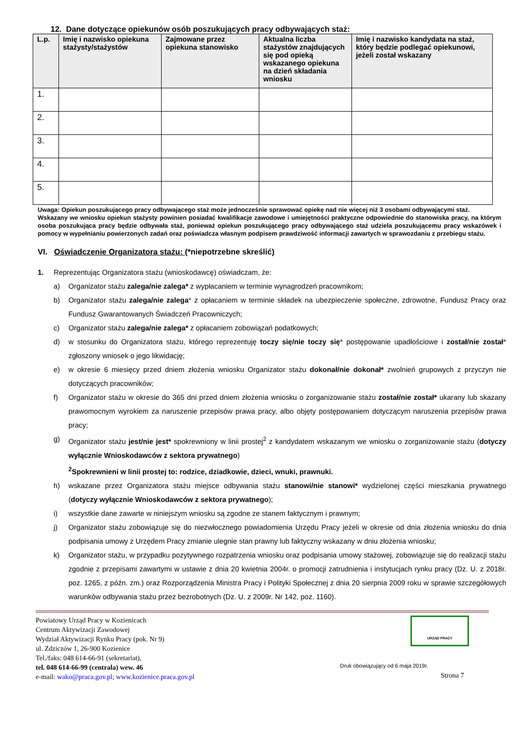12. Dane dotyczące opiekunów osób poszukujących pracy odbywających staż:
| L.p. | Imię i nazwisko opiekuna stażysty/stażystów | Zajmowane przez opiekuna stanowisko | Aktualna liczba stażystów znajdujących się pod opieką wskazanego opiekuna na dzień składania wniosku | Imię i nazwisko kandydata na staż, który będzie podlegać opiekunowi, jeżeli został wskazany |
| --- | --- | --- | --- | --- |
| 1. | | | | |
| 2. | | | | |
| 3. | | | | |
| 4. | | | | |
| 5. | | | | |
Uwaga: Opiekun poszukującego pracy odbywającego staż może jednocześnie sprawować opiekę nad nie więcej niż 3 osobami odbywającymi staż.
Wskazany we wniosku opiekun stażysty powinien posiadać kwalifikacje zawodowe i umiejętności praktyczne odpowiednie do stanowiska pracy, na którym osoba poszukująca pracy będzie odbywała staż, ponieważ opiekun poszukującego pracy odbywającego staż udziela poszukującemu pracy wskazówek i pomocy w wypełnianiu powierzonych zadań oraz poświadcza własnym podpisem prawdziwość informacji zawartych w sprawozdaniu z przebiegu stażu.
VI. Oświadczenie Organizatora stażu: (*niepotrzebne skreślić)
1. Reprezentując Organizatora stażu (wnioskodawcę) oświadczam, że:
a) Organizator stażu zalega/nie zalega* z wypłacaniem w terminie wynagrodzeń pracownikom;
b) Organizator stażu zalega/nie zalega* z opłacaniem w terminie składek na ubezpieczenie społeczne, zdrowotne, Fundusz Pracy oraz Fundusz Gwarantowanych Świadczeń Pracowniczych;
c) Organizator stażu zalega/nie zalega* z opłacaniem zobowiązań podatkowych;
d) w stosunku do Organizatora stażu, którego reprezentuję toczy się/nie toczy się* postępowanie upadłościowe i został/nie został* zgłoszony wniosek o jego likwidację;
e) w okresie 6 miesięcy przed dniem złożenia wniosku Organizator stażu dokonał/nie dokonał* zwolnień grupowych z przyczyn nie dotyczących pracowników;
f) Organizator stażu w okresie do 365 dni przed dniem złożenia wniosku o zorganizowanie stażu został/nie został* ukarany lub skazany prawomocnym wyrokiem za naruszenie przepisów prawa pracy, albo objęty postępowaniem dotyczącym naruszenia przepisów prawa pracy;
g) Organizator stażu jest/nie jest* spokrewniony w linii prostej<sup>2</sup> z kandydatem wskazanym we wniosku o zorganizowanie stażu (dotyczy wyłącznie Wnioskodawców z sektora prywatnego)
<sup>2</sup> Spokrewnieni w linii prostej to: rodzice, dziadkowie, dzieci, wnuki, prawnuki.
h) wskazane przez Organizatora stażu miejsce odbywania stażu stanowi/nie stanowi* wydzielonej części mieszkania prywatnego (dotyczy wyłącznie Wnioskodawców z sektora prywatnego);
i) wszystkie dane zawarte w niniejszym wniosku są zgodne ze stanem faktycznym i prawnym;
j) Organizator stażu zobowiązuje się do niezwłocznego powiadomienia Urzędu Pracy jeżeli w okresie od dnia złożenia wniosku do dnia podpisania umowy z Urzędem Pracy zmianie ulegnie stan prawny lub faktyczny wskazany w dniu złożenia wniosku;
k) Organizator stażu, w przypadku pozytywnego rozpatrzenia wniosku oraz podpisania umowy stażowej, zobowiązuje się do realizacji stażu zgodnie z przepisami zawartymi w ustawie z dnia 20 kwietnia 2004r. o promocji zatrudnienia i instytucjach rynku pracy (Dz. U. z 2018r. poz. 1265, z późn. zm.) oraz Rozporządzenia Ministra Pracy i Polityki Społecznej z dnia 20 sierpnia 2009 roku w sprawie szczegółowych warunków odbywania stażu przez bezrobotnych (Dz. U. z 2009r. Nr 142, poz. 1160).
Powiatowy Urząd Pracy w Kozienicach
Centrum Aktywizacji Zawodowej
Wydział Aktywizacji Rynku Pracy (pok. Nr 9)
ul. Zdziczów 1, 26-900 Kozienice
Tel./faks: 048 614-66-91 (sekretariat),
tel. 048 614-66-99 (centrala) wew. 46
e-mail: wako@praca.gov.pl; www.kozienice.praca.gov.pl
URZĄD PRACY
Druk obowiązujący od 6 maja 2019r.
Strona 7